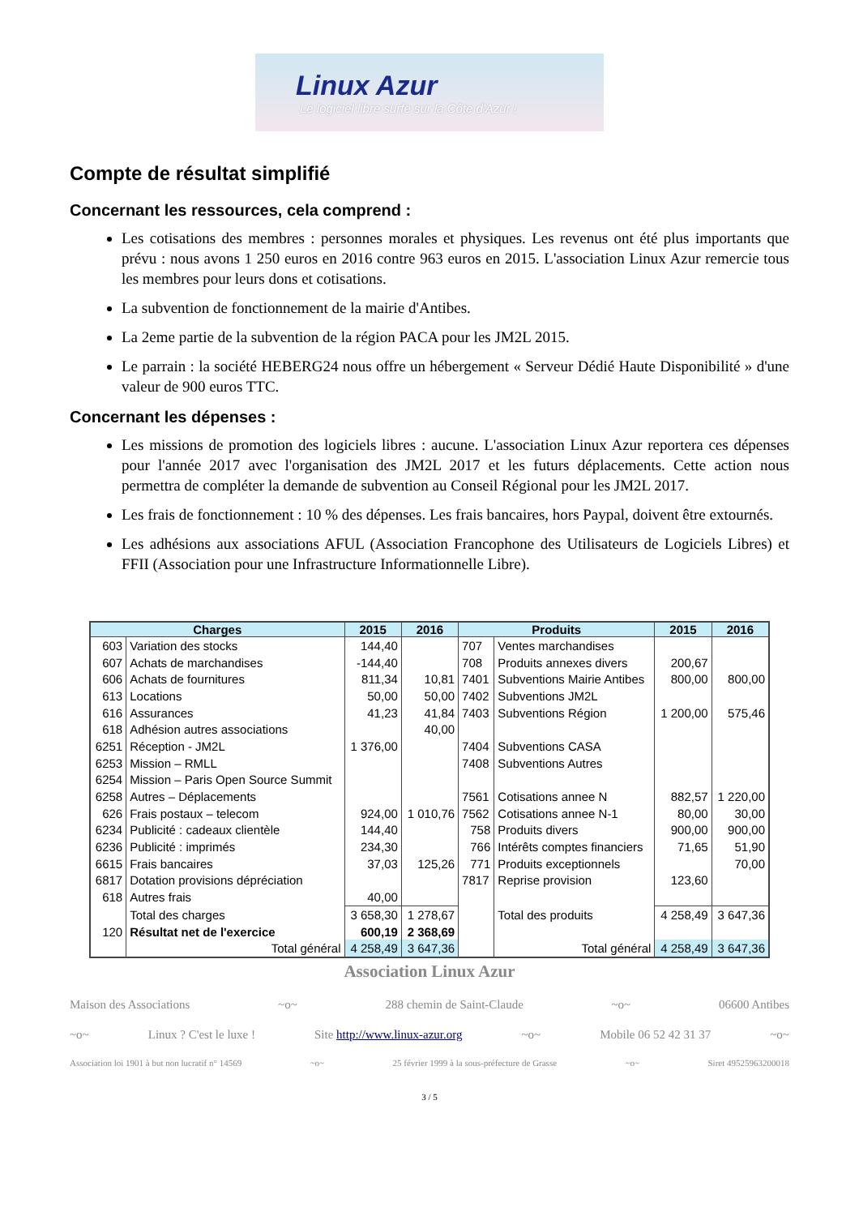Linux Azur
Le logiciel libre surfe sur la Côte d'Azur !
Compte de résultat simplifié
Concernant les ressources, cela comprend :
Les cotisations des membres : personnes morales et physiques. Les revenus ont été plus importants que prévu : nous avons 1 250 euros en 2016 contre 963 euros en 2015. L'association Linux Azur remercie tous les membres pour leurs dons et cotisations.
La subvention de fonctionnement de la mairie d'Antibes.
La 2eme partie de la subvention de la région PACA pour les JM2L 2015.
Le parrain : la société HEBERG24 nous offre un hébergement « Serveur Dédié Haute Disponibilité » d'une valeur de 900 euros TTC.
Concernant les dépenses :
Les missions de promotion des logiciels libres : aucune. L'association Linux Azur reportera ces dépenses pour l'année 2017 avec l'organisation des JM2L 2017 et les futurs déplacements. Cette action nous permettra de compléter la demande de subvention au Conseil Régional pour les JM2L 2017.
Les frais de fonctionnement : 10 % des dépenses. Les frais bancaires, hors Paypal, doivent être extournés.
Les adhésions aux associations AFUL (Association Francophone des Utilisateurs de Logiciels Libres) et FFII (Association pour une Infrastructure Informationnelle Libre).
| Charges | | 2015 | 2016 | Produits | | 2015 | 2016 |
| --- | --- | --- | --- | --- | --- | --- | --- |
| 603 | Variation des stocks | 144,40 | | 707 | Ventes marchandises | | |
| 607 | Achats de marchandises | -144,40 | | 708 | Produits annexes divers | 200,67 | |
| 606 | Achats de fournitures | 811,34 | 10,81 | 7401 | Subventions Mairie Antibes | 800,00 | 800,00 |
| 613 | Locations | 50,00 | 50,00 | 7402 | Subventions JM2L | | |
| 616 | Assurances | 41,23 | 41,84 | 7403 | Subventions Région | 1 200,00 | 575,46 |
| 618 | Adhésion autres associations | | 40,00 | | | | |
| 6251 | Réception - JM2L | 1 376,00 | | 7404 | Subventions CASA | | |
| 6253 | Mission – RMLL | | | 7408 | Subventions Autres | | |
| 6254 | Mission – Paris Open Source Summit | | | | | | |
| 6258 | Autres – Déplacements | | | 7561 | Cotisations annee N | 882,57 | 1 220,00 |
| 626 | Frais postaux – telecom | 924,00 | 1 010,76 | 7562 | Cotisations annee N-1 | 80,00 | 30,00 |
| 6234 | Publicité : cadeaux clientèle | 144,40 | | 758 | Produits divers | 900,00 | 900,00 |
| 6236 | Publicité : imprimés | 234,30 | | 766 | Intérêts comptes financiers | 71,65 | 51,90 |
| 6615 | Frais bancaires | 37,03 | 125,26 | 771 | Produits exceptionnels | | 70,00 |
| 6817 | Dotation provisions dépréciation | | | 7817 | Reprise provision | 123,60 | |
| 618 | Autres frais | 40,00 | | | | | |
| | Total des charges | 3 658,30 | 1 278,67 | | Total des produits | 4 258,49 | 3 647,36 |
| 120 | Résultat net de l'exercice | 600,19 | 2 368,69 | | | | |
| | Total général | 4 258,49 | 3 647,36 | | Total général | 4 258,49 | 3 647,36 |
Association Linux Azur
Maison des Associations ~o~ 288 chemin de Saint-Claude ~o~ 06600 Antibes
~o~ Linux ? C'est le luxe ! Site http://www.linux-azur.org ~o~ Mobile 06 52 42 31 37 ~o~
Association loi 1901 à but non lucratif n° 14569 ~o~ 25 février 1999 à la sous-préfecture de Grasse ~o~ Siret 49525963200018
3 / 5